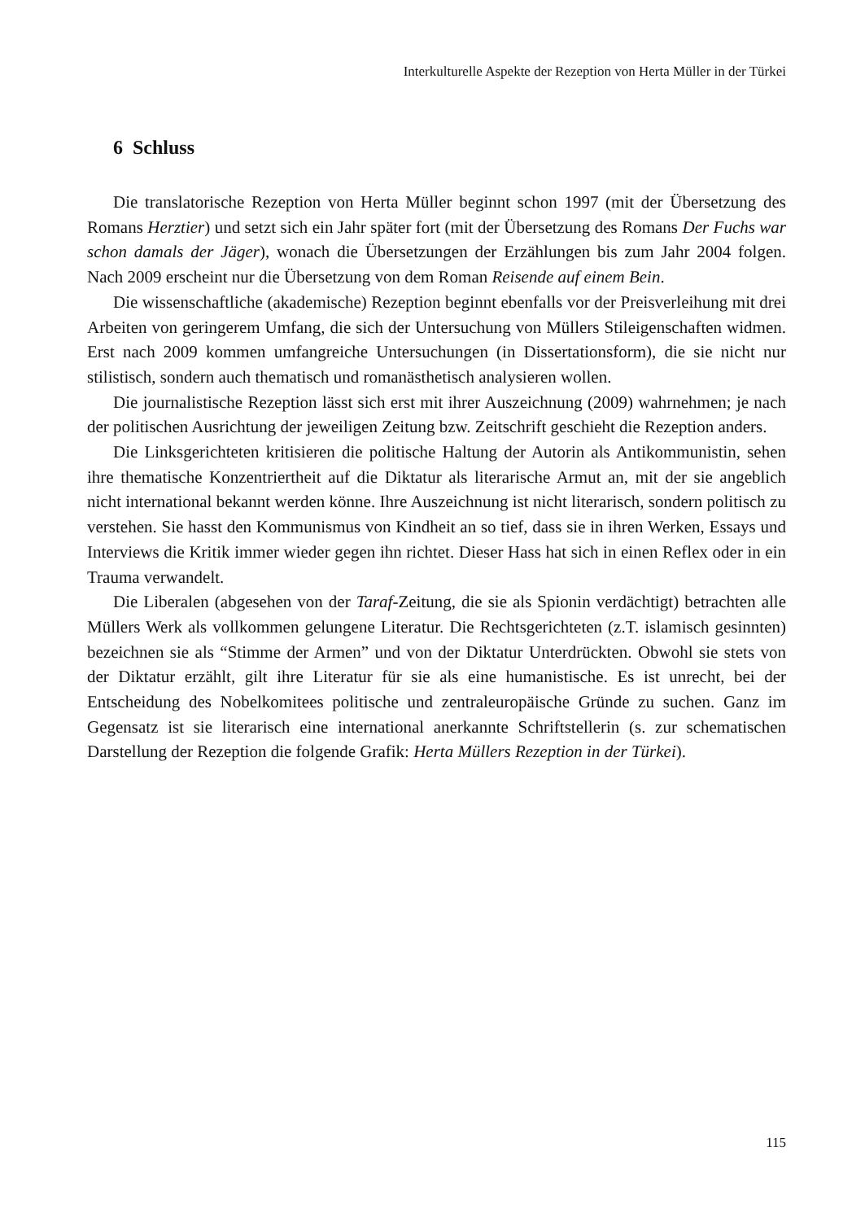Interkulturelle Aspekte der Rezeption von Herta Müller in der Türkei
6 Schluss
Die translatorische Rezeption von Herta Müller beginnt schon 1997 (mit der Übersetzung des Romans Herztier) und setzt sich ein Jahr später fort (mit der Übersetzung des Romans Der Fuchs war schon damals der Jäger), wonach die Übersetzungen der Erzählungen bis zum Jahr 2004 folgen. Nach 2009 erscheint nur die Übersetzung von dem Roman Reisende auf einem Bein.
Die wissenschaftliche (akademische) Rezeption beginnt ebenfalls vor der Preis­verleihung mit drei Arbeiten von geringerem Umfang, die sich der Untersuchung von Müllers Stileigenschaften widmen. Erst nach 2009 kommen umfangreiche Unter­suchungen (in Dissertationsform), die sie nicht nur stilistisch, sondern auch thematisch und romanästhetisch analysieren wollen.
Die journalistische Rezeption lässt sich erst mit ihrer Auszeichnung (2009) wahrnehmen; je nach der politischen Ausrichtung der jeweiligen Zeitung bzw. Zeitschrift geschieht die Rezeption anders.
Die Linksgerichteten kritisieren die politische Haltung der Autorin als Antikommunistin, sehen ihre thematische Konzentriertheit auf die Diktatur als literarische Armut an, mit der sie angeblich nicht international bekannt werden könne. Ihre Auszeichnung ist nicht literarisch, sondern politisch zu verstehen. Sie hasst den Kommunismus von Kindheit an so tief, dass sie in ihren Werken, Essays und Interviews die Kritik immer wieder gegen ihn richtet. Dieser Hass hat sich in einen Reflex oder in ein Trauma verwandelt.
Die Liberalen (abgesehen von der Taraf-Zeitung, die sie als Spionin verdächtigt) betrachten alle Müllers Werk als vollkommen gelungene Literatur. Die Rechts­gerichteten (z.T. islamisch gesinnten) bezeichnen sie als “Stimme der Armen” und von der Diktatur Unterdrückten. Obwohl sie stets von der Diktatur erzählt, gilt ihre Literatur für sie als eine humanistische. Es ist unrecht, bei der Entscheidung des Nobelkomitees politische und zentraleuropäische Gründe zu suchen. Ganz im Gegensatz ist sie literarisch eine international anerkannte Schriftstellerin (s. zur schematischen Darstellung der Rezeption die folgende Grafik: Herta Müllers Rezeption in der Türkei).
115